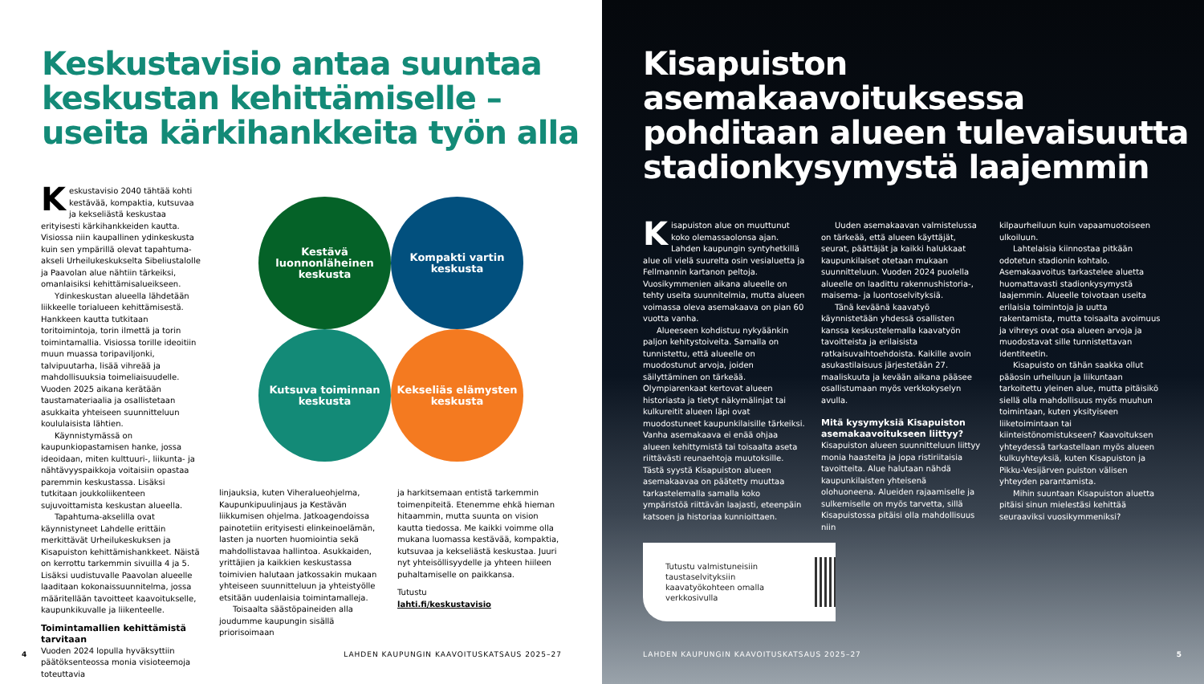Keskustavisio antaa suuntaa keskustan kehittämiselle – useita kärkihankkeita työn alla
Keskustavisio 2040 tähtää kohti kestävää, kompaktia, kutsuvaa ja kekseliästä keskustaa erityisesti kärkihankkeiden kautta. Visiossa niin kaupallinen ydinkeskusta kuin sen ympärillä olevat tapahtuma-akseli Urheilukeskukselta Sibeliustalolle ja Paavolan alue nähtiin tärkeiksi, omanlaisiksi kehittämisalueikseen.
Ydinkeskustan alueella lähdetään liikkeelle torialueen kehittämisestä. Hankkeen kautta tutkitaan toritoimintoja, torin ilmettä ja torin toimintamallia. Visiossa torille ideoitiin muun muassa toripaviljonki, talvipuutarha, lisää vihreää ja mahdollisuuksia toimeliaisuudelle. Vuoden 2025 aikana kerätään taustamateriaalia ja osallistetaan asukkaita yhteiseen suunnitteluun koululaisista lähtien.
Käynnistymässä on kaupunkiopastamisen hanke, jossa ideoidaan, miten kulttuuri-, liikunta- ja nähtävyyspaikkoja voitaisiin opastaa paremmin keskustassa. Lisäksi tutkitaan joukkoliikenteen sujuvoittamista keskustan alueella.
Tapahtuma-akselilla ovat käynnistyneet Lahdelle erittäin merkittävät Urheilukeskuksen ja Kisapuiston kehittämishankkeet. Näistä on kerrottu tarkemmin sivuilla 4 ja 5. Lisäksi uudistuvalle Paavolan alueelle laaditaan kokonaissuunnitelma, jossa määritellään tavoitteet kaavoitukselle, kaupunkikuvalle ja liikenteelle.
Toimintamallien kehittämistä tarvitaan
Vuoden 2024 lopulla hyväksyttiin päätöksenteossa monia visioteemoja toteuttavia
linjauksia, kuten Viheralueohjelma, Kaupunkipuulinjaus ja Kestävän liikkumisen ohjelma. Jatkoagendoissa painotetiin erityisesti elinkeinoelämän, lasten ja nuorten huomiointia sekä mahdollistavaa hallintoa. Asukkaiden, yrittäjien ja kaikkien keskustassa toimivien halutaan jatkossakin mukaan yhteiseen suunnitteluun ja yhteistyölle etsitään uudenlaisia toimintamalleja.
Toisaalta säästöpaineiden alla joudumme kaupungin sisällä priorisoimaan
ja harkitsemaan entistä tarkemmin toimenpiteitä. Etenemme ehkä hieman hitaammin, mutta suunta on vision kautta tiedossa. Me kaikki voimme olla mukana luomassa kestävää, kompaktia, kutsuvaa ja kekseliästä keskustaa. Juuri nyt yhteisöllisyydelle ja yhteen hiileen puhaltamiselle on paikkansa.
Tutustu
lahti.fi/keskustavisio
Kestävä luonnonläheinen keskusta
Kompakti vartin keskusta
Kutsuva toiminnan keskusta
Kekseliäs elämysten keskusta
4
LAHDEN KAUPUNGIN KAAVOITUSKATSAUS 2025–27
Kisapuiston asemakaavoituksessa pohditaan alueen tulevaisuutta stadionkysymystä laajemmin
Kisapuiston alue on muuttunut koko olemassaolonsa ajan. Lahden kaupungin syntyhetkillä alue oli vielä suurelta osin vesialuetta ja Fellmannin kartanon peltoja. Vuosikymmenien aikana alueelle on tehty useita suunnitelmia, mutta alueen voimassa oleva asemakaava on pian 60 vuotta vanha.
Alueeseen kohdistuu nykyäänkin paljon kehitystoiveita. Samalla on tunnistettu, että alueelle on muodostunut arvoja, joiden säilyttäminen on tärkeää. Olympiarenkaat kertovat alueen historiasta ja tietyt näkymälinjat tai kulkureitit alueen läpi ovat muodostuneet kaupunkilaisille tärkeiksi. Vanha asemakaava ei enää ohjaa alueen kehittymistä tai toisaalta aseta riittävästi reunaehtoja muutoksille. Tästä syystä Kisapuiston alueen asemakaavaa on päätetty muuttaa tarkastelemalla samalla koko ympäristöä riittävän laajasti, eteenpäin katsoen ja historiaa kunnioittaen.
Uuden asemakaavan valmistelussa on tärkeää, että alueen käyttäjät, seurat, päättäjät ja kaikki halukkaat kaupunkilaiset otetaan mukaan suunnitteluun. Vuoden 2024 puolella alueelle on laadittu rakennushistoria-, maisema- ja luontoselvityksiä.
Tänä keväänä kaavatyö käynnistetään yhdessä osallisten kanssa keskustelemalla kaavatyön tavoitteista ja erilaisista ratkaisuvaihtoehdoista. Kaikille avoin asukastilaisuus järjestetään 27. maaliskuuta ja kevään aikana pääsee osallistumaan myös verkkokyselyn avulla.
Mitä kysymyksiä Kisapuiston asemakaavoitukseen liittyy?
Kisapuiston alueen suunnitteluun liittyy monia haasteita ja jopa ristiriitaisia tavoitteita. Alue halutaan nähdä kaupunkilaisten yhteisenä olohuoneena. Alueiden rajaamiselle ja sulkemiselle on myös tarvetta, sillä Kisapuistossa pitäisi olla mahdollisuus niin
kilpaurheiluun kuin vapaamuotoiseen ulkoiluun.
Lahtelaisia kiinnostaa pitkään odotetun stadionin kohtalo. Asemakaavoitus tarkastelee aluetta huomattavasti stadionkysymystä laajemmin. Alueelle toivotaan useita erilaisia toimintoja ja uutta rakentamista, mutta toisaalta avoimuus ja vihreys ovat osa alueen arvoja ja muodostavat sille tunnistettavan identiteetin.
Kisapuisto on tähän saakka ollut pääosin urheiluun ja liikuntaan tarkoitettu yleinen alue, mutta pitäisikö siellä olla mahdollisuus myös muuhun toimintaan, kuten yksityiseen liiketoimintaan tai kiinteistönomistukseen? Kaavoituksen yhteydessä tarkastellaan myös alueen kulkuyhteyksiä, kuten Kisapuiston ja Pikku-Vesijärven puiston välisen yhteyden parantamista.
Mihin suuntaan Kisapuiston aluetta pitäisi sinun mielestäsi kehittää seuraaviksi vuosikymmeniksi?
Tutustu valmistuneisiin taustaselvityksiin kaavatyökohteen omalla verkkosivulla
LAHDEN KAUPUNGIN KAAVOITUSKATSAUS 2025–27
5